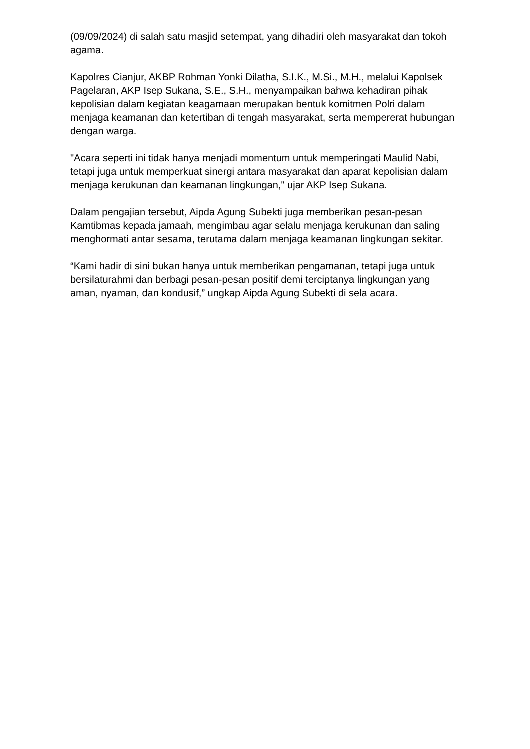(09/09/2024) di salah satu masjid setempat, yang dihadiri oleh masyarakat dan tokoh agama.
Kapolres Cianjur, AKBP Rohman Yonki Dilatha, S.I.K., M.Si., M.H., melalui Kapolsek Pagelaran, AKP Isep Sukana, S.E., S.H., menyampaikan bahwa kehadiran pihak kepolisian dalam kegiatan keagamaan merupakan bentuk komitmen Polri dalam menjaga keamanan dan ketertiban di tengah masyarakat, serta mempererat hubungan dengan warga.
"Acara seperti ini tidak hanya menjadi momentum untuk memperingati Maulid Nabi, tetapi juga untuk memperkuat sinergi antara masyarakat dan aparat kepolisian dalam menjaga kerukunan dan keamanan lingkungan," ujar AKP Isep Sukana.
Dalam pengajian tersebut, Aipda Agung Subekti juga memberikan pesan-pesan Kamtibmas kepada jamaah, mengimbau agar selalu menjaga kerukunan dan saling menghormati antar sesama, terutama dalam menjaga keamanan lingkungan sekitar.
“Kami hadir di sini bukan hanya untuk memberikan pengamanan, tetapi juga untuk bersilaturahmi dan berbagi pesan-pesan positif demi terciptanya lingkungan yang aman, nyaman, dan kondusif,” ungkap Aipda Agung Subekti di sela acara.